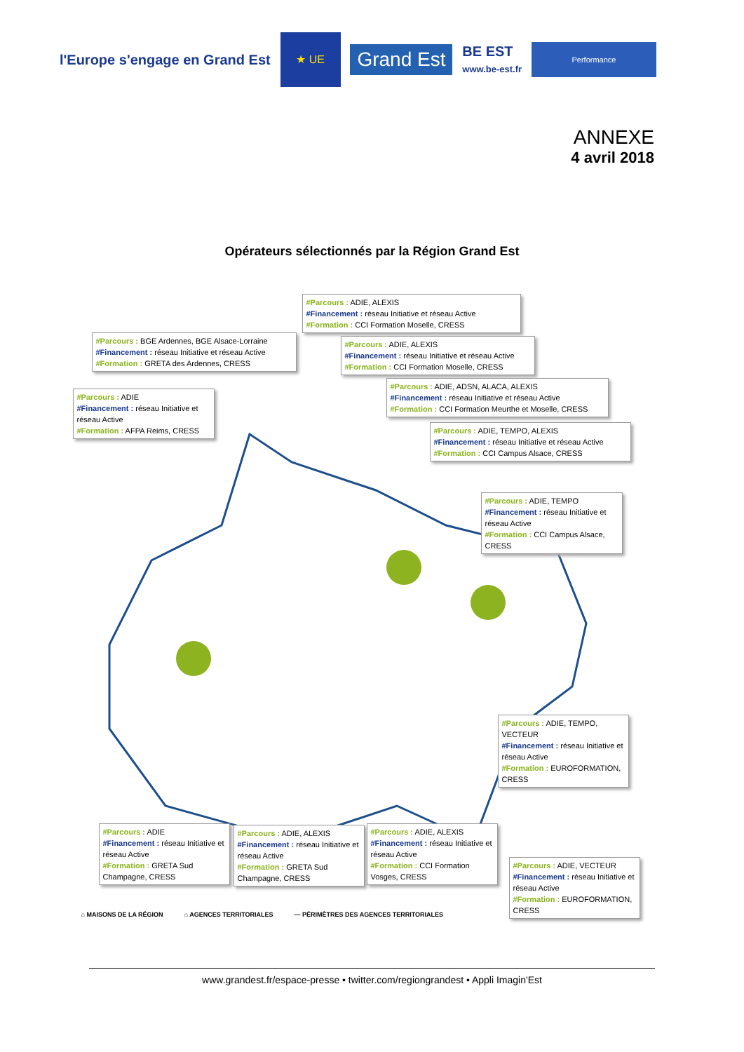l'Europe s'engage en Grand Est
★ UE
Grand Est
BE EST
www.be-est.fr
Performance
ANNEXE
4 avril 2018
Opérateurs sélectionnés par la Région Grand Est
#Parcours : ADIE, ALEXIS
#Financement : réseau Initiative et réseau Active
#Formation : CCI Formation Moselle, CRESS
#Parcours : BGE Ardennes, BGE Alsace-Lorraine
#Financement : réseau Initiative et réseau Active
#Formation : GRETA des Ardennes, CRESS
#Parcours : ADIE, ALEXIS
#Financement : réseau Initiative et réseau Active
#Formation : CCI Formation Moselle, CRESS
#Parcours : ADIE, ADSN, ALACA, ALEXIS
#Financement : réseau Initiative et réseau Active
#Formation : CCI Formation Meurthe et Moselle, CRESS
#Parcours : ADIE
#Financement : réseau Initiative et réseau Active
#Formation : AFPA Reims, CRESS
#Parcours : ADIE, TEMPO, ALEXIS
#Financement : réseau Initiative et réseau Active
#Formation : CCI Campus Alsace, CRESS
#Parcours : ADIE, TEMPO
#Financement : réseau Initiative et réseau Active
#Formation : CCI Campus Alsace, CRESS
#Parcours : ADIE, TEMPO, VECTEUR
#Financement : réseau Initiative et réseau Active
#Formation : EUROFORMATION, CRESS
#Parcours : ADIE
#Financement : réseau Initiative et réseau Active
#Formation : GRETA Sud Champagne, CRESS
#Parcours : ADIE, ALEXIS
#Financement : réseau Initiative et réseau Active
#Formation : GRETA Sud Champagne, CRESS
#Parcours : ADIE, ALEXIS
#Financement : réseau Initiative et réseau Active
#Formation : CCI Formation Vosges, CRESS
#Parcours : ADIE, VECTEUR
#Financement : réseau Initiative et réseau Active
#Formation : EUROFORMATION, CRESS
⌂ MAISONS DE LA RÉGION ⌂ AGENCES TERRITORIALES — PÉRIMÈTRES DES AGENCES TERRITORIALES
www.grandest.fr/espace-presse • twitter.com/regiongrandest • Appli Imagin'Est